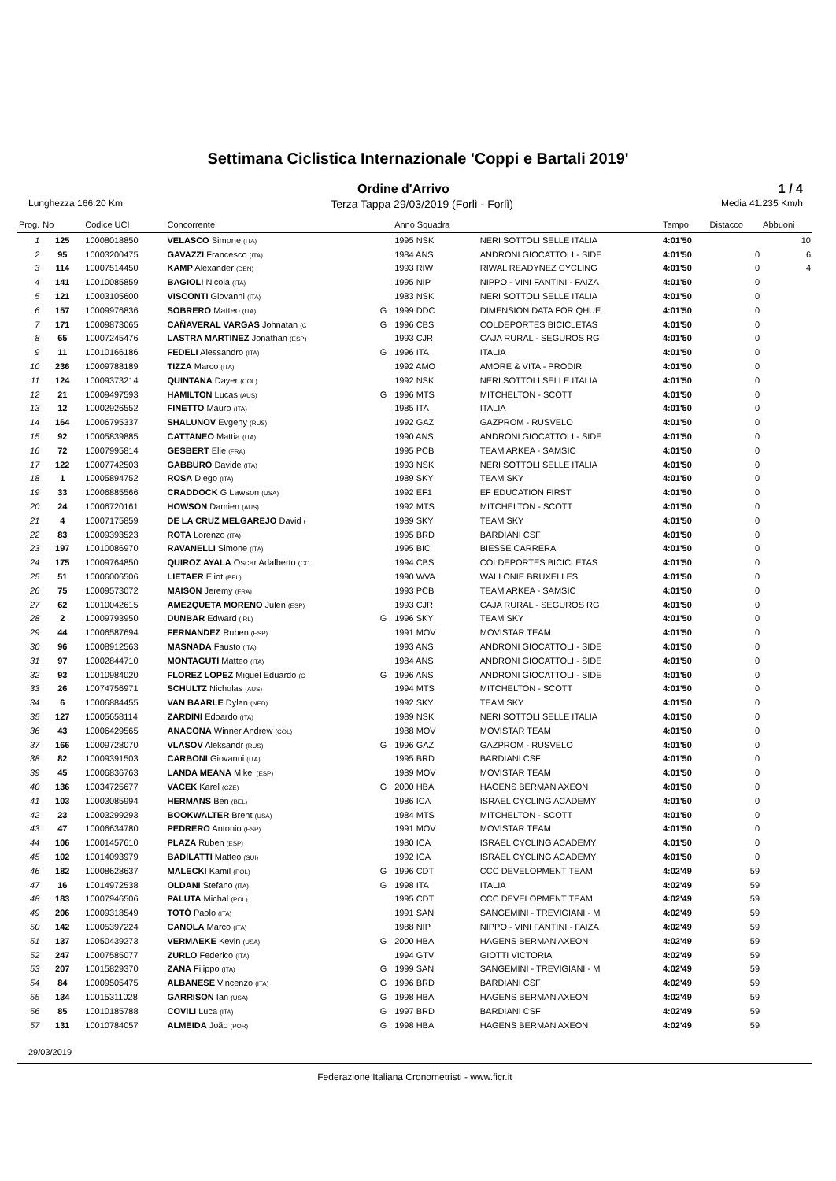Settimana Ciclistica Internazionale 'Coppi e Bartali 2019'
Ordine d'Arrivo 1 / 4
Lunghezza 166.20 Km Terza Tappa 29/03/2019 (Forlì - Forlì) Media 41.235 Km/h
| Prog. | No | Codice UCI | Concorrente | | Anno Squadra | | Tempo | Distacco | Abbuoni |
| --- | --- | --- | --- | --- | --- | --- | --- | --- | --- |
| 1 | 125 | 10008018850 | VELASCO Simone (ITA) | | 1995 NSK | NERI SOTTOLI SELLE ITALIA | 4:01'50 | | 10 |
| 2 | 95 | 10003200475 | GAVAZZI Francesco (ITA) | | 1984 ANS | ANDRONI GIOCATTOLI - SIDE | 4:01'50 | 0 | 6 |
| 3 | 114 | 10007514450 | KAMP Alexander (DEN) | | 1993 RIW | RIWAL READYNEZ CYCLING | 4:01'50 | 0 | 4 |
| 4 | 141 | 10010085859 | BAGIOLI Nicola (ITA) | | 1995 NIP | NIPPO - VINI FANTINI - FAIZA | 4:01'50 | 0 | |
| 5 | 121 | 10003105600 | VISCONTI Giovanni (ITA) | | 1983 NSK | NERI SOTTOLI SELLE ITALIA | 4:01'50 | 0 | |
| 6 | 157 | 10009976836 | SOBRERO Matteo (ITA) | G | 1999 DDC | DIMENSION DATA FOR QHUE | 4:01'50 | 0 | |
| 7 | 171 | 10009873065 | CAÑAVERAL VARGAS Johnatan (C | G | 1996 CBS | COLDEPORTES BICICLETAS | 4:01'50 | 0 | |
| 8 | 65 | 10007245476 | LASTRA MARTINEZ Jonathan (ESP) | | 1993 CJR | CAJA RURAL - SEGUROS RG | 4:01'50 | 0 | |
| 9 | 11 | 10010166186 | FEDELI Alessandro (ITA) | G | 1996 ITA | ITALIA | 4:01'50 | 0 | |
| 10 | 236 | 10009788189 | TIZZA Marco (ITA) | | 1992 AMO | AMORE & VITA - PRODIR | 4:01'50 | 0 | |
| 11 | 124 | 10009373214 | QUINTANA Dayer (COL) | | 1992 NSK | NERI SOTTOLI SELLE ITALIA | 4:01'50 | 0 | |
| 12 | 21 | 10009497593 | HAMILTON Lucas (AUS) | G | 1996 MTS | MITCHELTON - SCOTT | 4:01'50 | 0 | |
| 13 | 12 | 10002926552 | FINETTO Mauro (ITA) | | 1985 ITA | ITALIA | 4:01'50 | 0 | |
| 14 | 164 | 10006795337 | SHALUNOV Evgeny (RUS) | | 1992 GAZ | GAZPROM - RUSVELO | 4:01'50 | 0 | |
| 15 | 92 | 10005839885 | CATTANEO Mattia (ITA) | | 1990 ANS | ANDRONI GIOCATTOLI - SIDE | 4:01'50 | 0 | |
| 16 | 72 | 10007995814 | GESBERT Elie (FRA) | | 1995 PCB | TEAM ARKEA - SAMSIC | 4:01'50 | 0 | |
| 17 | 122 | 10007742503 | GABBURO Davide (ITA) | | 1993 NSK | NERI SOTTOLI SELLE ITALIA | 4:01'50 | 0 | |
| 18 | 1 | 10005894752 | ROSA Diego (ITA) | | 1989 SKY | TEAM SKY | 4:01'50 | 0 | |
| 19 | 33 | 10006885566 | CRADDOCK G Lawson (USA) | | 1992 EF1 | EF EDUCATION FIRST | 4:01'50 | 0 | |
| 20 | 24 | 10006720161 | HOWSON Damien (AUS) | | 1992 MTS | MITCHELTON - SCOTT | 4:01'50 | 0 | |
| 21 | 4 | 10007175859 | DE LA CRUZ MELGAREJO David ( | | 1989 SKY | TEAM SKY | 4:01'50 | 0 | |
| 22 | 83 | 10009393523 | ROTA Lorenzo (ITA) | | 1995 BRD | BARDIANI CSF | 4:01'50 | 0 | |
| 23 | 197 | 10010086970 | RAVANELLI Simone (ITA) | | 1995 BIC | BIESSE CARRERA | 4:01'50 | 0 | |
| 24 | 175 | 10009764850 | QUIROZ AYALA Oscar Adalberto (CO | | 1994 CBS | COLDEPORTES BICICLETAS | 4:01'50 | 0 | |
| 25 | 51 | 10006006506 | LIETAER Eliot (BEL) | | 1990 WVA | WALLONIE BRUXELLES | 4:01'50 | 0 | |
| 26 | 75 | 10009573072 | MAISON Jeremy (FRA) | | 1993 PCB | TEAM ARKEA - SAMSIC | 4:01'50 | 0 | |
| 27 | 62 | 10010042615 | AMEZQUETA MORENO Julen (ESP) | | 1993 CJR | CAJA RURAL - SEGUROS RG | 4:01'50 | 0 | |
| 28 | 2 | 10009793950 | DUNBAR Edward (IRL) | G | 1996 SKY | TEAM SKY | 4:01'50 | 0 | |
| 29 | 44 | 10006587694 | FERNANDEZ Ruben (ESP) | | 1991 MOV | MOVISTAR TEAM | 4:01'50 | 0 | |
| 30 | 96 | 10008912563 | MASNADA Fausto (ITA) | | 1993 ANS | ANDRONI GIOCATTOLI - SIDE | 4:01'50 | 0 | |
| 31 | 97 | 10002844710 | MONTAGUTI Matteo (ITA) | | 1984 ANS | ANDRONI GIOCATTOLI - SIDE | 4:01'50 | 0 | |
| 32 | 93 | 10010984020 | FLOREZ LOPEZ Miguel Eduardo (C | G | 1996 ANS | ANDRONI GIOCATTOLI - SIDE | 4:01'50 | 0 | |
| 33 | 26 | 10074756971 | SCHULTZ Nicholas (AUS) | | 1994 MTS | MITCHELTON - SCOTT | 4:01'50 | 0 | |
| 34 | 6 | 10006884455 | VAN BAARLE Dylan (NED) | | 1992 SKY | TEAM SKY | 4:01'50 | 0 | |
| 35 | 127 | 10005658114 | ZARDINI Edoardo (ITA) | | 1989 NSK | NERI SOTTOLI SELLE ITALIA | 4:01'50 | 0 | |
| 36 | 43 | 10006429565 | ANACONA Winner Andrew (COL) | | 1988 MOV | MOVISTAR TEAM | 4:01'50 | 0 | |
| 37 | 166 | 10009728070 | VLASOV Aleksandr (RUS) | G | 1996 GAZ | GAZPROM - RUSVELO | 4:01'50 | 0 | |
| 38 | 82 | 10009391503 | CARBONI Giovanni (ITA) | | 1995 BRD | BARDIANI CSF | 4:01'50 | 0 | |
| 39 | 45 | 10006836763 | LANDA MEANA Mikel (ESP) | | 1989 MOV | MOVISTAR TEAM | 4:01'50 | 0 | |
| 40 | 136 | 10034725677 | VACEK Karel (CZE) | G | 2000 HBA | HAGENS BERMAN AXEON | 4:01'50 | 0 | |
| 41 | 103 | 10003085994 | HERMANS Ben (BEL) | | 1986 ICA | ISRAEL CYCLING ACADEMY | 4:01'50 | 0 | |
| 42 | 23 | 10003299293 | BOOKWALTER Brent (USA) | | 1984 MTS | MITCHELTON - SCOTT | 4:01'50 | 0 | |
| 43 | 47 | 10006634780 | PEDRERO Antonio (ESP) | | 1991 MOV | MOVISTAR TEAM | 4:01'50 | 0 | |
| 44 | 106 | 10001457610 | PLAZA Ruben (ESP) | | 1980 ICA | ISRAEL CYCLING ACADEMY | 4:01'50 | 0 | |
| 45 | 102 | 10014093979 | BADILATTI Matteo (SUI) | | 1992 ICA | ISRAEL CYCLING ACADEMY | 4:01'50 | 0 | |
| 46 | 182 | 10008628637 | MALECKI Kamil (POL) | G | 1996 CDT | CCC DEVELOPMENT TEAM | 4:02'49 | 59 | |
| 47 | 16 | 10014972538 | OLDANI Stefano (ITA) | G | 1998 ITA | ITALIA | 4:02'49 | 59 | |
| 48 | 183 | 10007946506 | PALUTA Michal (POL) | | 1995 CDT | CCC DEVELOPMENT TEAM | 4:02'49 | 59 | |
| 49 | 206 | 10009318549 | TOTÒ Paolo (ITA) | | 1991 SAN | SANGEMINI - TREVIGIANI - M | 4:02'49 | 59 | |
| 50 | 142 | 10005397224 | CANOLA Marco (ITA) | | 1988 NIP | NIPPO - VINI FANTINI - FAIZA | 4:02'49 | 59 | |
| 51 | 137 | 10050439273 | VERMAEKE Kevin (USA) | G | 2000 HBA | HAGENS BERMAN AXEON | 4:02'49 | 59 | |
| 52 | 247 | 10007585077 | ZURLO Federico (ITA) | | 1994 GTV | GIOTTI VICTORIA | 4:02'49 | 59 | |
| 53 | 207 | 10015829370 | ZANA Filippo (ITA) | G | 1999 SAN | SANGEMINI - TREVIGIANI - M | 4:02'49 | 59 | |
| 54 | 84 | 10009505475 | ALBANESE Vincenzo (ITA) | G | 1996 BRD | BARDIANI CSF | 4:02'49 | 59 | |
| 55 | 134 | 10015311028 | GARRISON Ian (USA) | G | 1998 HBA | HAGENS BERMAN AXEON | 4:02'49 | 59 | |
| 56 | 85 | 10010185788 | COVILI Luca (ITA) | G | 1997 BRD | BARDIANI CSF | 4:02'49 | 59 | |
| 57 | 131 | 10010784057 | ALMEIDA João (POR) | G | 1998 HBA | HAGENS BERMAN AXEON | 4:02'49 | 59 | |
29/03/2019
Federazione Italiana Cronometristi - www.ficr.it